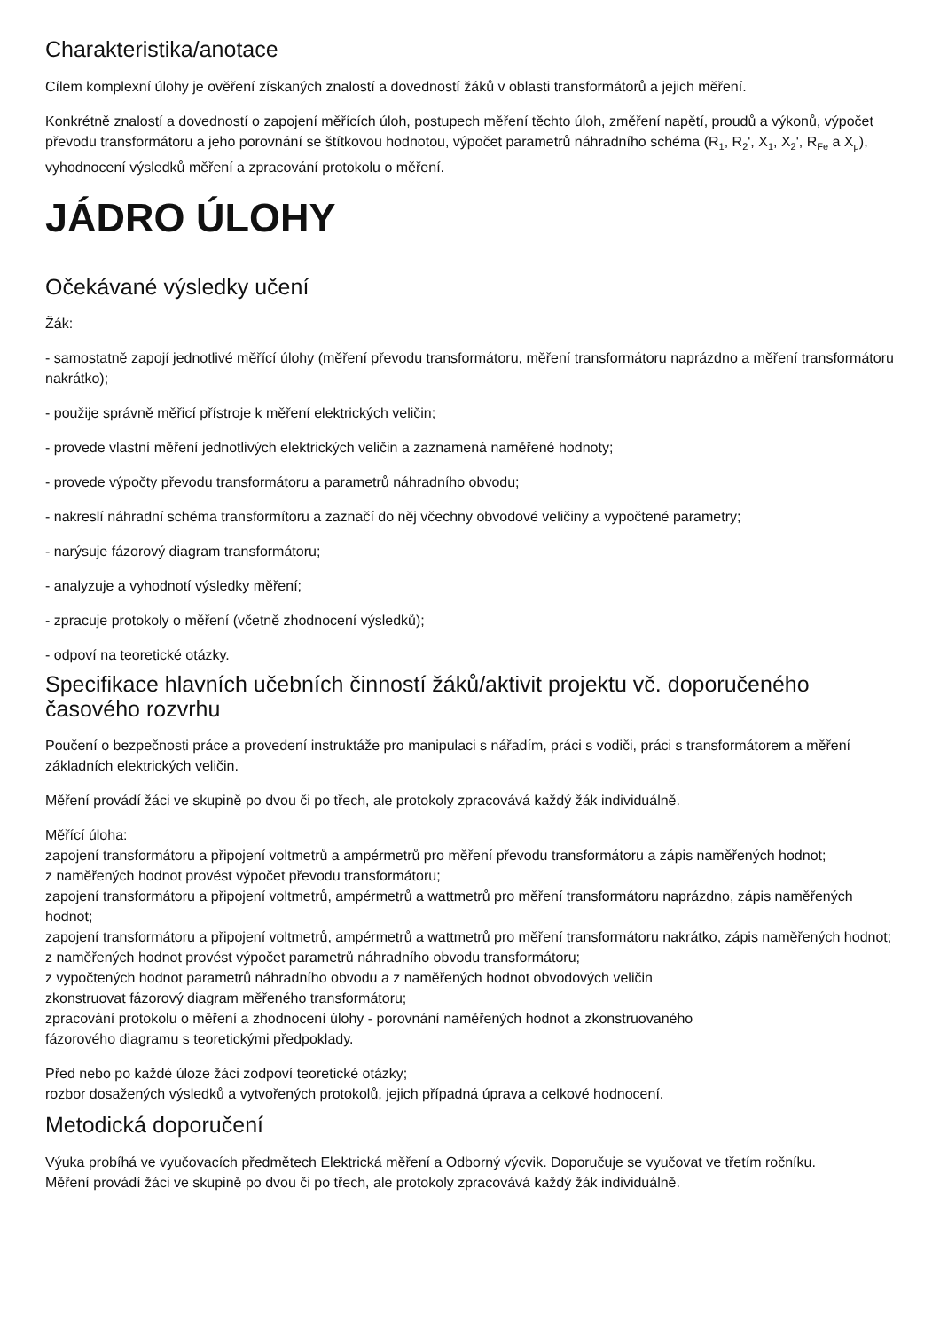Charakteristika/anotace
Cílem komplexní úlohy je ověření získaných znalostí a dovedností žáků v oblasti transformátorů a jejich měření.
Konkrétně znalostí a dovedností o zapojení měřících úloh, postupech měření těchto úloh, změření napětí, proudů a výkonů, výpočet převodu transformátoru a jeho porovnání se štítkovou hodnotou, výpočet parametrů náhradního schéma (R<sub>1</sub>, R<sub>2</sub>', X<sub>1</sub>, X<sub>2</sub>', R<sub>Fe</sub> a X<sub>μ</sub>), vyhodnocení výsledků měření a zpracování protokolu o měření.
JÁDRO ÚLOHY
Očekávané výsledky učení
Žák:
- samostatně zapojí jednotlivé měřící úlohy (měření převodu transformátoru, měření transformátoru naprázdno a měření transformátoru nakrátko);
- použije správně měřicí přístroje k měření elektrických veličin;
- provede vlastní měření jednotlivých elektrických veličin a zaznamená naměřené hodnoty;
- provede výpočty převodu transformátoru a parametrů náhradního obvodu;
- nakreslí náhradní schéma transformítoru a zaznačí do něj včechny obvodové veličiny a vypočtené parametry;
- narýsuje fázorový diagram transformátoru;
- analyzuje a vyhodnotí výsledky měření;
- zpracuje protokoly o měření (včetně zhodnocení výsledků);
- odpoví na teoretické otázky.
Specifikace hlavních učebních činností žáků/aktivit projektu vč. doporučeného časového rozvrhu
Poučení o bezpečnosti práce a provedení instruktáže pro manipulaci s nářadím, práci s vodiči, práci s transformátorem a měření základních elektrických veličin.
Měření provádí žáci ve skupině po dvou či po třech, ale protokoly zpracovává každý žák individuálně.
Měřící úloha:
zapojení transformátoru a připojení voltmetrů a ampérmetrů pro měření převodu transformátoru a zápis naměřených hodnot;
z naměřených hodnot provést výpočet převodu transformátoru;
zapojení transformátoru a připojení voltmetrů, ampérmetrů a wattmetrů pro měření transformátoru naprázdno, zápis naměřených hodnot;
zapojení transformátoru a připojení voltmetrů, ampérmetrů a wattmetrů pro měření transformátoru nakrátko, zápis naměřených hodnot;
z naměřených hodnot provést výpočet parametrů náhradního obvodu transformátoru;
z vypočtených hodnot parametrů náhradního obvodu a z naměřených hodnot obvodových veličin
zkonstruovat fázorový diagram měřeného transformátoru;
zpracování protokolu o měření a zhodnocení úlohy - porovnání naměřených hodnot a zkonstruovaného
fázorového diagramu s teoretickými předpoklady.
Před nebo po každé úloze žáci zodpoví teoretické otázky;
rozbor dosažených výsledků a vytvořených protokolů, jejich případná úprava a celkové hodnocení.
Metodická doporučení
Výuka probíhá ve vyučovacích předmětech Elektrická měření a Odborný výcvik. Doporučuje se vyučovat ve třetím ročníku.
Měření provádí žáci ve skupině po dvou či po třech, ale protokoly zpracovává každý žák individuálně.